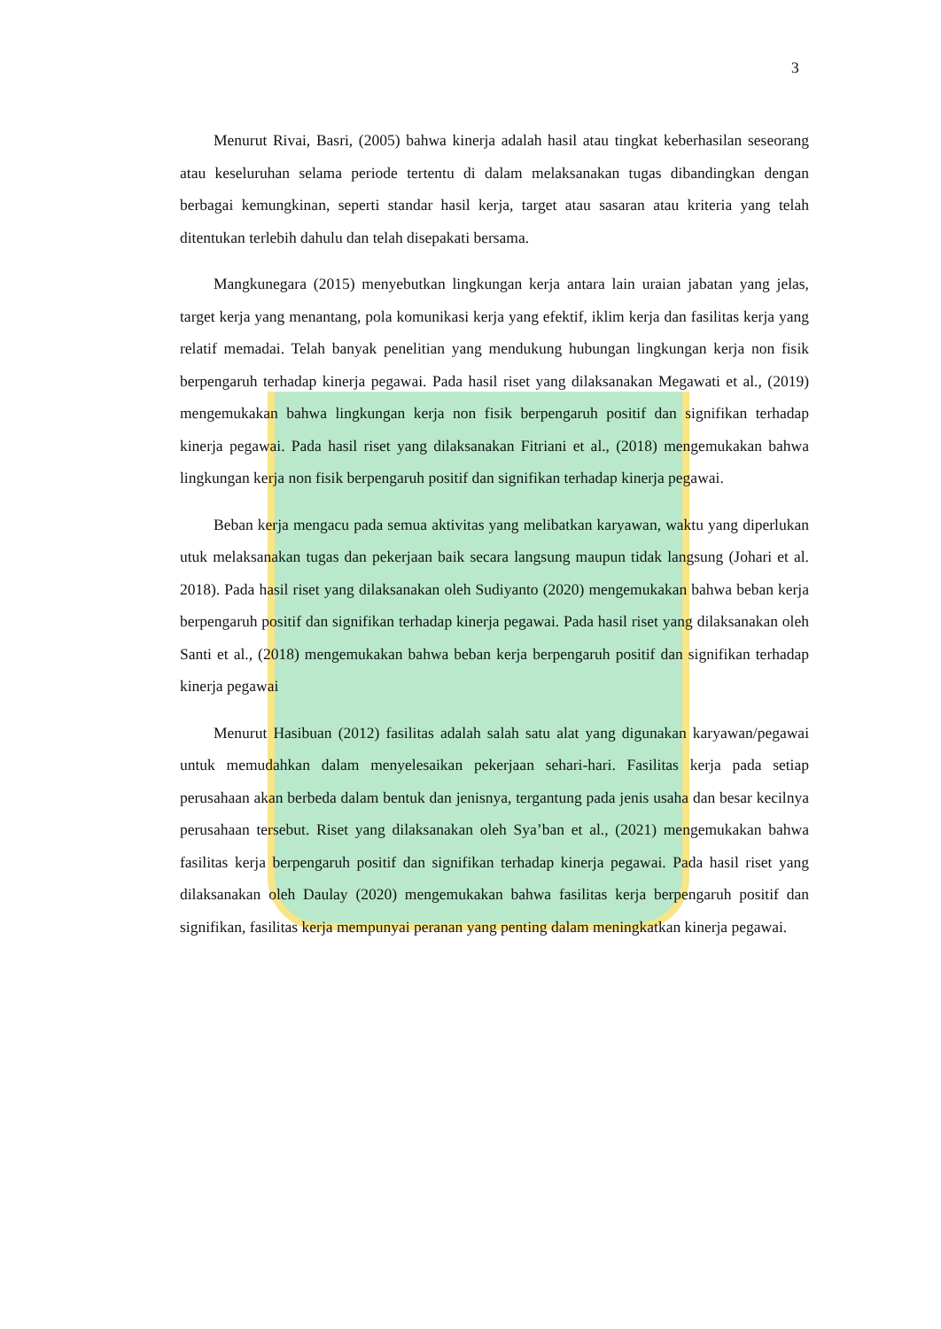3
Menurut Rivai, Basri, (2005) bahwa kinerja adalah hasil atau tingkat keberhasilan seseorang atau keseluruhan selama periode tertentu di dalam melaksanakan tugas dibandingkan dengan berbagai kemungkinan, seperti standar hasil kerja, target atau sasaran atau kriteria yang telah ditentukan terlebih dahulu dan telah disepakati bersama.
Mangkunegara (2015) menyebutkan lingkungan kerja antara lain uraian jabatan yang jelas, target kerja yang menantang, pola komunikasi kerja yang efektif, iklim kerja dan fasilitas kerja yang relatif memadai. Telah banyak penelitian yang mendukung hubungan lingkungan kerja non fisik berpengaruh terhadap kinerja pegawai. Pada hasil riset yang dilaksanakan Megawati et al., (2019) mengemukakan bahwa lingkungan kerja non fisik berpengaruh positif dan signifikan terhadap kinerja pegawai. Pada hasil riset yang dilaksanakan Fitriani et al., (2018) mengemukakan bahwa lingkungan kerja non fisik berpengaruh positif dan signifikan terhadap kinerja pegawai.
Beban kerja mengacu pada semua aktivitas yang melibatkan karyawan, waktu yang diperlukan utuk melaksanakan tugas dan pekerjaan baik secara langsung maupun tidak langsung (Johari et al. 2018). Pada hasil riset yang dilaksanakan oleh Sudiyanto (2020) mengemukakan bahwa beban kerja berpengaruh positif dan signifikan terhadap kinerja pegawai. Pada hasil riset yang dilaksanakan oleh Santi et al., (2018) mengemukakan bahwa beban kerja berpengaruh positif dan signifikan terhadap kinerja pegawai
Menurut Hasibuan (2012) fasilitas adalah salah satu alat yang digunakan karyawan/pegawai untuk memudahkan dalam menyelesaikan pekerjaan sehari-hari. Fasilitas kerja pada setiap perusahaan akan berbeda dalam bentuk dan jenisnya, tergantung pada jenis usaha dan besar kecilnya perusahaan tersebut. Riset yang dilaksanakan oleh Sya’ban et al., (2021) mengemukakan bahwa fasilitas kerja berpengaruh positif dan signifikan terhadap kinerja pegawai. Pada hasil riset yang dilaksanakan oleh Daulay (2020) mengemukakan bahwa fasilitas kerja berpengaruh positif dan signifikan, fasilitas kerja mempunyai peranan yang penting dalam meningkatkan kinerja pegawai.